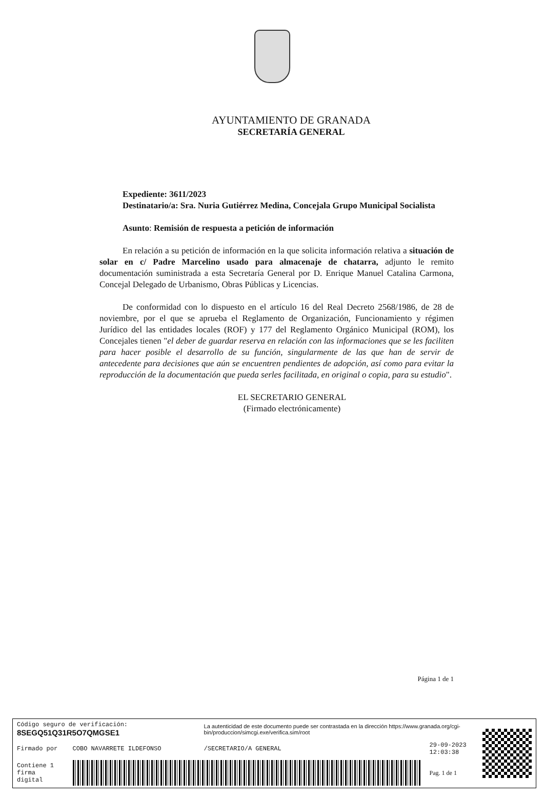AYUNTAMIENTO DE GRANADA
SECRETARÍA GENERAL
Expediente: 3611/2023
Destinatario/a: Sra. Nuria Gutiérrez Medina, Concejala Grupo Municipal Socialista
Asunto: Remisión de respuesta a petición de información
En relación a su petición de información en la que solicita información relativa a situación de solar en c/ Padre Marcelino usado para almacenaje de chatarra, adjunto le remito documentación suministrada a esta Secretaría General por D. Enrique Manuel Catalina Carmona, Concejal Delegado de Urbanismo, Obras Públicas y Licencias.
De conformidad con lo dispuesto en el artículo 16 del Real Decreto 2568/1986, de 28 de noviembre, por el que se aprueba el Reglamento de Organización, Funcionamiento y régimen Jurídico del las entidades locales (ROF) y 177 del Reglamento Orgánico Municipal (ROM), los Concejales tienen "el deber de guardar reserva en relación con las informaciones que se les faciliten para hacer posible el desarrollo de su función, singularmente de las que han de servir de antecedente para decisiones que aún se encuentren pendientes de adopción, así como para evitar la reproducción de la documentación que pueda serles facilitada, en original o copia, para su estudio".
EL SECRETARIO GENERAL
(Firmado electrónicamente)
Página 1 de 1
| Código seguro de verificación: 8SEGQ51Q31R5O7QMGSE1 | | La autenticidad de este documento puede ser contrastada en la dirección https://www.granada.org/cgi-bin/produccion/simcgi.exe/verifica.sim/root | | |
| Firmado por | COBO NAVARRETE ILDEFONSO | /SECRETARIO/A GENERAL | 29-09-2023 12:03:38 | |
| Contiene 1 firma digital | | | Pag. 1 de 1 | |